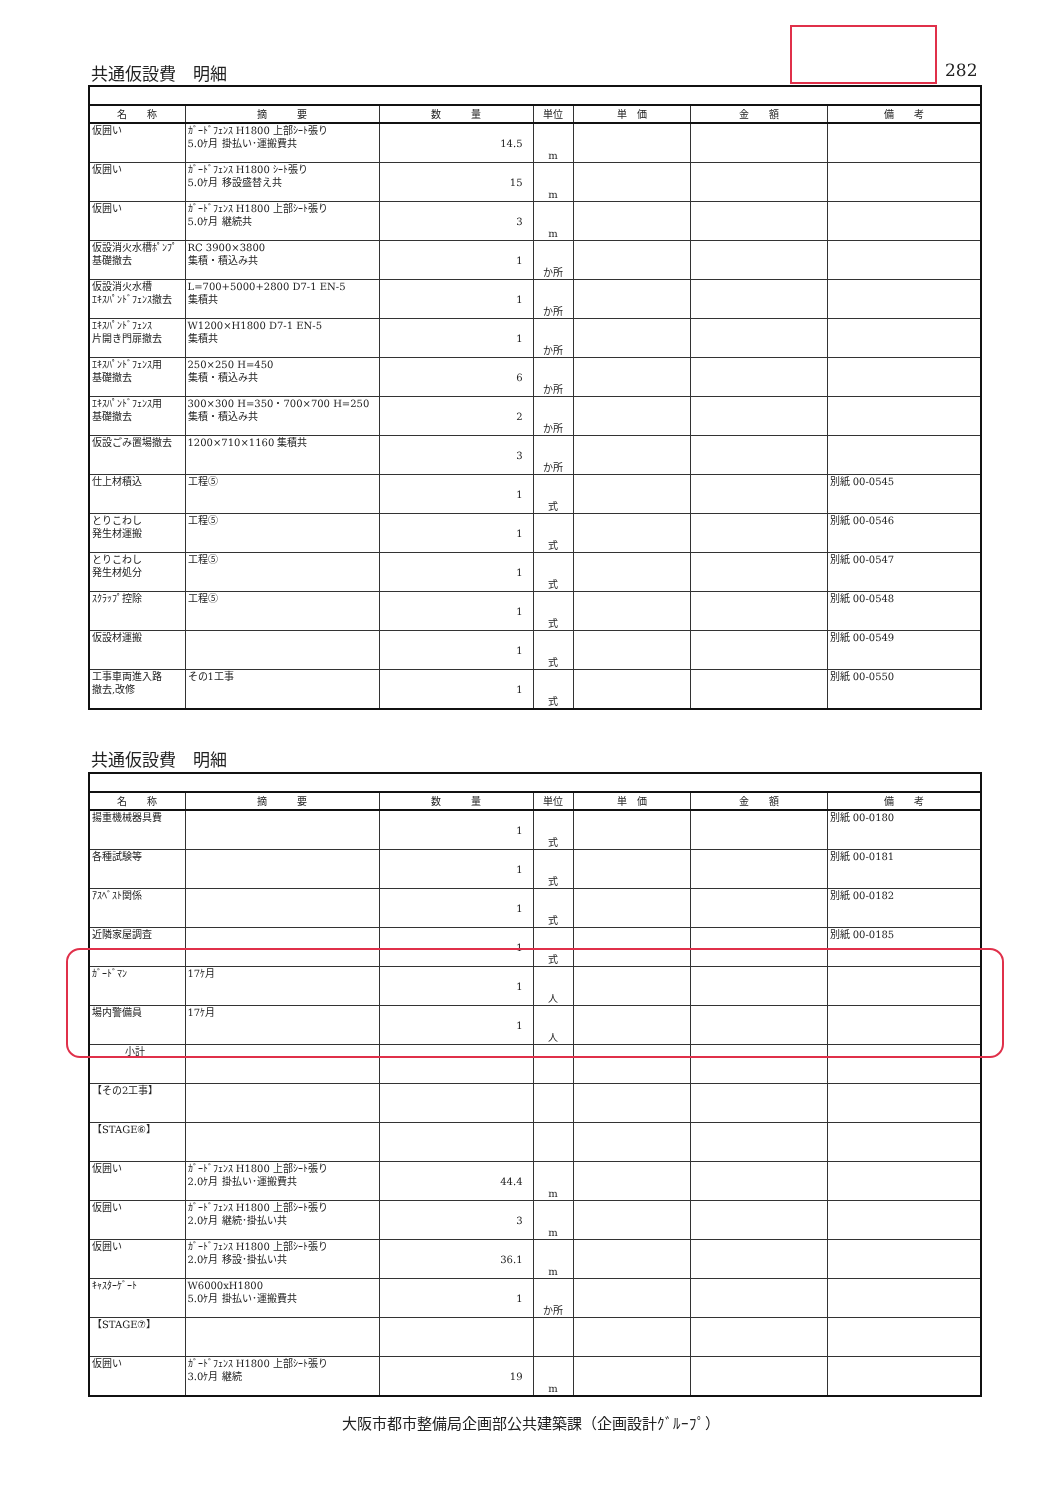共通仮設費　明細 282
| 名 称 | 摘 要 | 数 量 | 単位 | 単 価 | 金 額 | 備 考 |
| --- | --- | --- | --- | --- | --- | --- |
| 仮囲い | ｶﾞｰﾄﾞﾌｪﾝｽ H1800 上部ｼｰﾄ張り 5.0ｹ月 掛払い･運搬費共 | 14.5 | m | | | |
| 仮囲い | ｶﾞｰﾄﾞﾌｪﾝｽ H1800 ｼｰﾄ張り 5.0ｹ月 移設盛替え共 | 15 | m | | | |
| 仮囲い | ｶﾞｰﾄﾞﾌｪﾝｽ H1800 上部ｼｰﾄ張り 5.0ｹ月 継続共 | 3 | m | | | |
| 仮設消火水槽ﾎﾟﾝﾌﾟ基礎撤去 | RC 3900×3800 集積・積込み共 | 1 | か所 | | | |
| 仮設消火水槽 ｴｷｽﾊﾟﾝﾄﾞﾌｪﾝｽ撤去 | L=700+5000+2800 D7-1 EN-5 集積共 | 1 | か所 | | | |
| ｴｷｽﾊﾟﾝﾄﾞﾌｪﾝｽ 片開き門扉撤去 | W1200×H1800 D7-1 EN-5 集積共 | 1 | か所 | | | |
| ｴｷｽﾊﾟﾝﾄﾞﾌｪﾝｽ用 基礎撤去 | 250×250 H=450 集積・積込み共 | 6 | か所 | | | |
| ｴｷｽﾊﾟﾝﾄﾞﾌｪﾝｽ用 基礎撤去 | 300×300 H=350・700×700 H=250 集積・積込み共 | 2 | か所 | | | |
| 仮設ごみ置場撤去 | 1200×710×1160 集積共 | 3 | か所 | | | |
| 仕上材積込 | 工程⑤ | 1 | 式 | | | 別紙 00-0545 |
| とりこわし 発生材運搬 | 工程⑤ | 1 | 式 | | | 別紙 00-0546 |
| とりこわし 発生材処分 | 工程⑤ | 1 | 式 | | | 別紙 00-0547 |
| ｽｸﾗｯﾌﾟ控除 | 工程⑤ | 1 | 式 | | | 別紙 00-0548 |
| 仮設材運搬 | | 1 | 式 | | | 別紙 00-0549 |
| 工事車両進入路 撤去,改修 | その1工事 | 1 | 式 | | | 別紙 00-0550 |
共通仮設費　明細
| 名 称 | 摘 要 | 数 量 | 単位 | 単 価 | 金 額 | 備 考 |
| --- | --- | --- | --- | --- | --- | --- |
| 揚重機械器具費 | | 1 | 式 | | | 別紙 00-0180 |
| 各種試験等 | | 1 | 式 | | | 別紙 00-0181 |
| ｱｽﾍﾞｽﾄ関係 | | 1 | 式 | | | 別紙 00-0182 |
| 近隣家屋調査 | | 1 | 式 | | | 別紙 00-0185 |
| ｶﾞｰﾄﾞﾏﾝ | 17ｹ月 | 1 | 人 | | | |
| 場内警備員 | 17ｹ月 | 1 | 人 | | | |
| 小計 | | | | | | |
| 【その2工事】 | | | | | | |
| 【STAGE⑥】 | | | | | | |
| 仮囲い | ｶﾞｰﾄﾞﾌｪﾝｽ H1800 上部ｼｰﾄ張り 2.0ｹ月 掛払い･運搬費共 | 44.4 | m | | | |
| 仮囲い | ｶﾞｰﾄﾞﾌｪﾝｽ H1800 上部ｼｰﾄ張り 2.0ｹ月 継続･掛払い共 | 3 | m | | | |
| 仮囲い | ｶﾞｰﾄﾞﾌｪﾝｽ H1800 上部ｼｰﾄ張り 2.0ｹ月 移設･掛払い共 | 36.1 | m | | | |
| ｷｬｽﾀｰｹﾞｰﾄ | W6000xH1800 5.0ｹ月 掛払い･運搬費共 | 1 | か所 | | | |
| 【STAGE⑦】 | | | | | | |
| 仮囲い | ｶﾞｰﾄﾞﾌｪﾝｽ H1800 上部ｼｰﾄ張り 3.0ｹ月 継続 | 19 | m | | | |
大阪市都市整備局企画部公共建築課（企画設計ｸﾞﾙｰﾌﾟ）